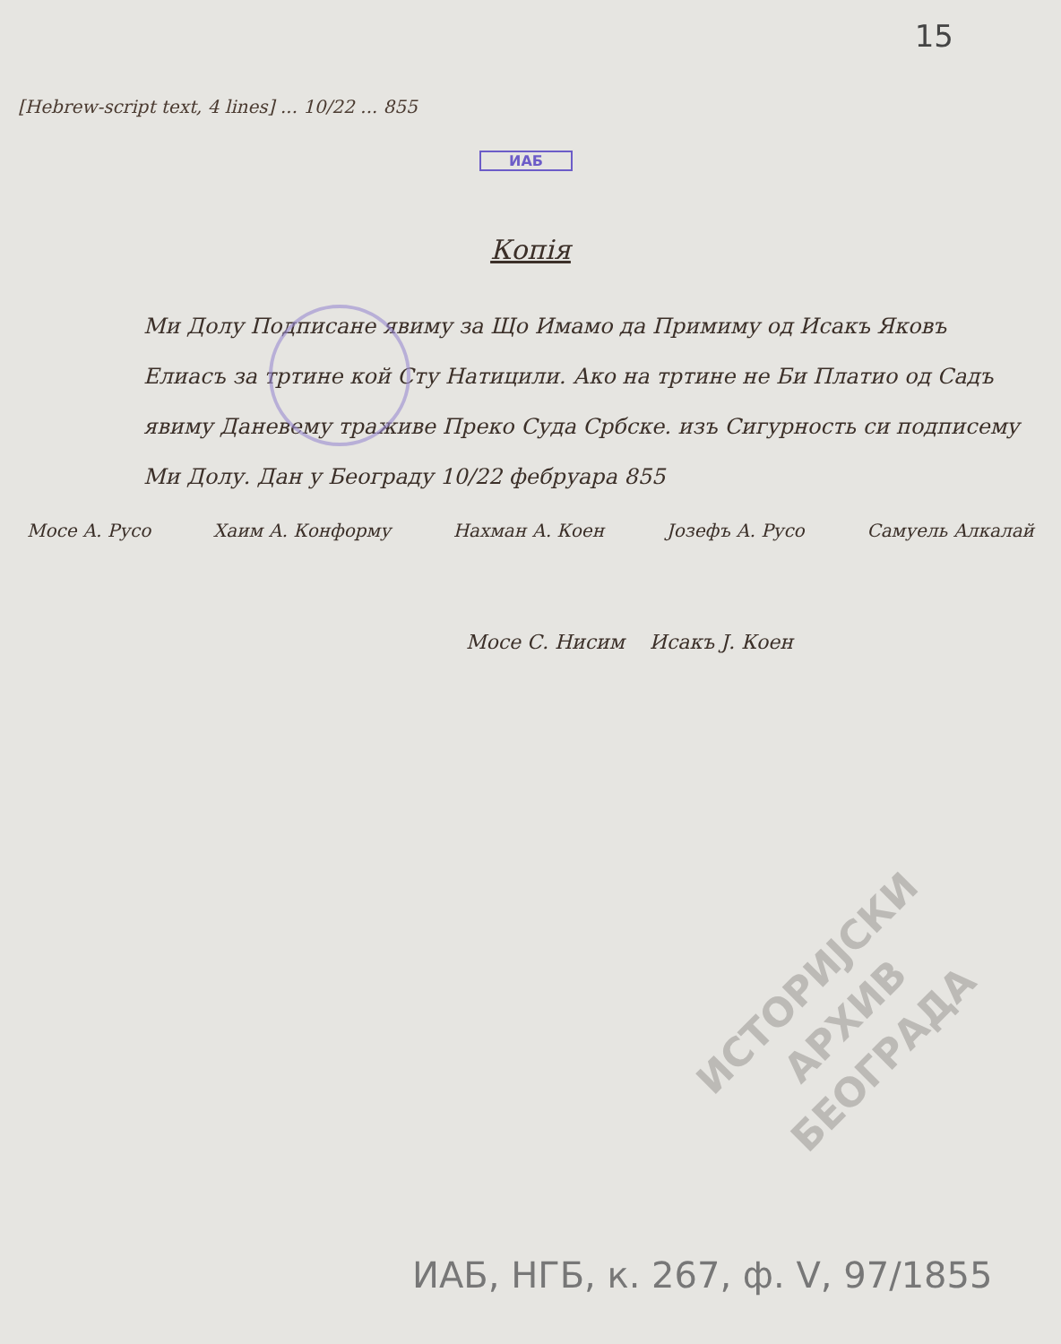15
[Hebrew-script text, 4 lines] ... 10/22 ... 855
ИАБ
Копія
Ми Долу Подписане явиму за Що Имамо да Примиму од Исакъ Яковъ Елиасъ за тртине кой Сту Натицили. Ако на тртине не Би Платио од Садъ явиму Даневему траживе Преко Суда Србске. изъ Сигурность си подписему Ми Долу. Дан у Београду 10/22 фебруара 855
Мосе А. Русо Хаим А. Конформу Нахман А. Коен Јозефъ А. Русо Самуель Алкалай
Мосе С. Нисим Исакъ Ј. Коен
ИСТОРИЈСКИ
АРХИВ
БЕОГРАДА
ИАБ, НГБ, к. 267, ф. V, 97/1855